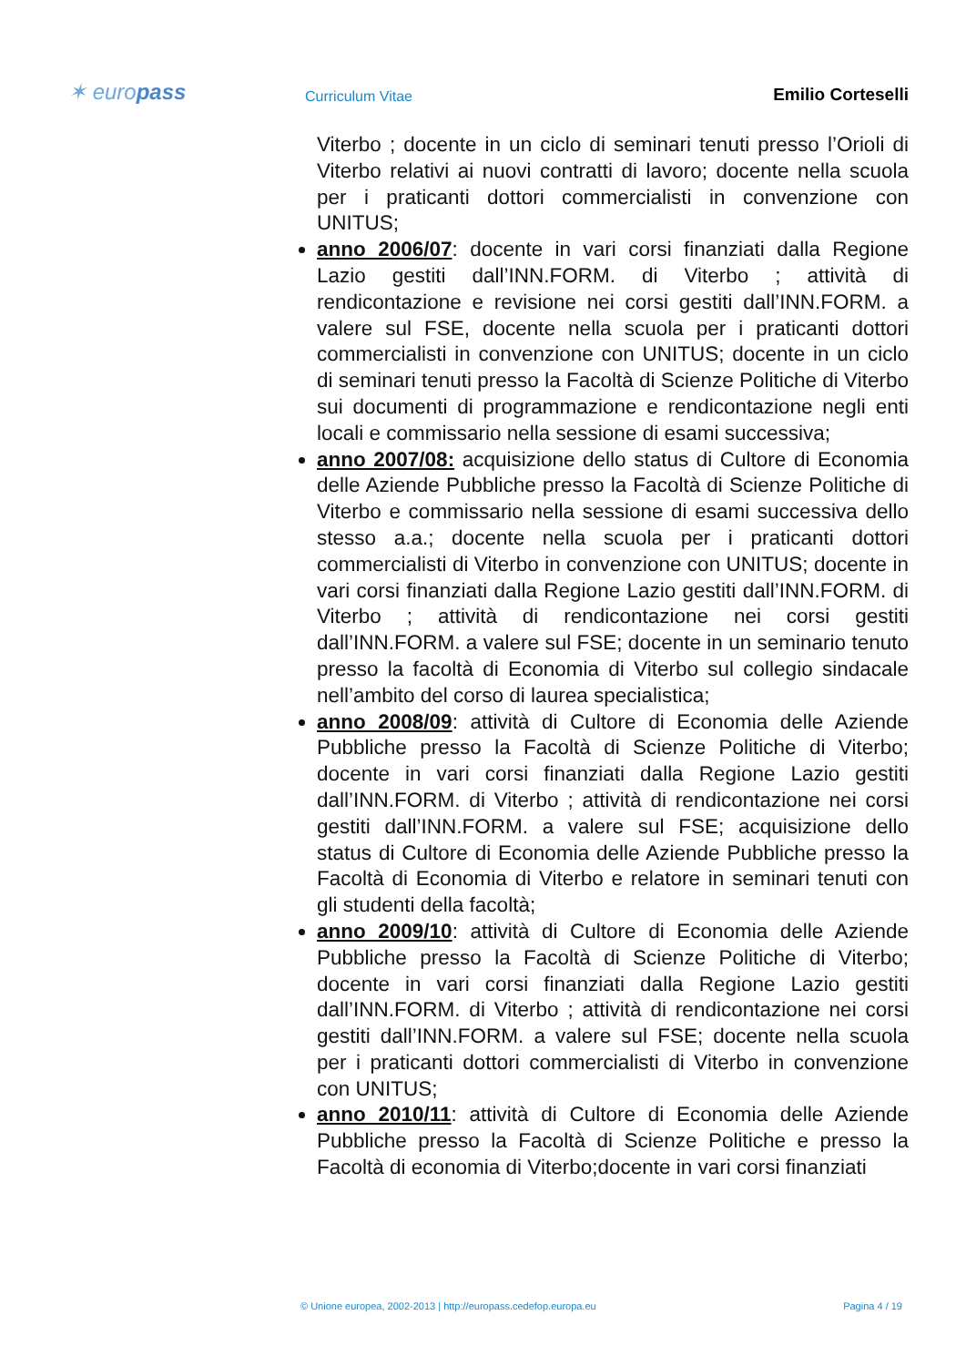✶ europass
Curriculum Vitae
Emilio Corteselli
Viterbo ; docente in un ciclo di seminari tenuti presso l’Orioli di Viterbo relativi ai nuovi contratti di lavoro; docente nella scuola per i praticanti dottori commercialisti in convenzione con UNITUS;
anno 2006/07: docente in vari corsi finanziati dalla Regione Lazio gestiti dall’INN.FORM. di Viterbo ; attività di rendicontazione e revisione nei corsi gestiti dall’INN.FORM. a valere sul FSE, docente nella scuola per i praticanti dottori commercialisti in convenzione con UNITUS; docente in un ciclo di seminari tenuti presso la Facoltà di Scienze Politiche di Viterbo sui documenti di programmazione e rendicontazione negli enti locali e commissario nella sessione di esami successiva;
anno 2007/08: acquisizione dello status di Cultore di Economia delle Aziende Pubbliche presso la Facoltà di Scienze Politiche di Viterbo e commissario nella sessione di esami successiva dello stesso a.a.; docente nella scuola per i praticanti dottori commercialisti di Viterbo in convenzione con UNITUS; docente in vari corsi finanziati dalla Regione Lazio gestiti dall’INN.FORM. di Viterbo ; attività di rendicontazione nei corsi gestiti dall’INN.FORM. a valere sul FSE; docente in un seminario tenuto presso la facoltà di Economia di Viterbo sul collegio sindacale nell’ambito del corso di laurea specialistica;
anno 2008/09: attività di Cultore di Economia delle Aziende Pubbliche presso la Facoltà di Scienze Politiche di Viterbo; docente in vari corsi finanziati dalla Regione Lazio gestiti dall’INN.FORM. di Viterbo ; attività di rendicontazione nei corsi gestiti dall’INN.FORM. a valere sul FSE; acquisizione dello status di Cultore di Economia delle Aziende Pubbliche presso la Facoltà di Economia di Viterbo e relatore in seminari tenuti con gli studenti della facoltà;
anno 2009/10: attività di Cultore di Economia delle Aziende Pubbliche presso la Facoltà di Scienze Politiche di Viterbo; docente in vari corsi finanziati dalla Regione Lazio gestiti dall’INN.FORM. di Viterbo ; attività di rendicontazione nei corsi gestiti dall’INN.FORM. a valere sul FSE; docente nella scuola per i praticanti dottori commercialisti di Viterbo in convenzione con UNITUS;
anno 2010/11: attività di Cultore di Economia delle Aziende Pubbliche presso la Facoltà di Scienze Politiche e presso la Facoltà di economia di Viterbo;docente in vari corsi finanziati
© Unione europea, 2002-2013 | http://europass.cedefop.europa.eu Pagina 4 / 19